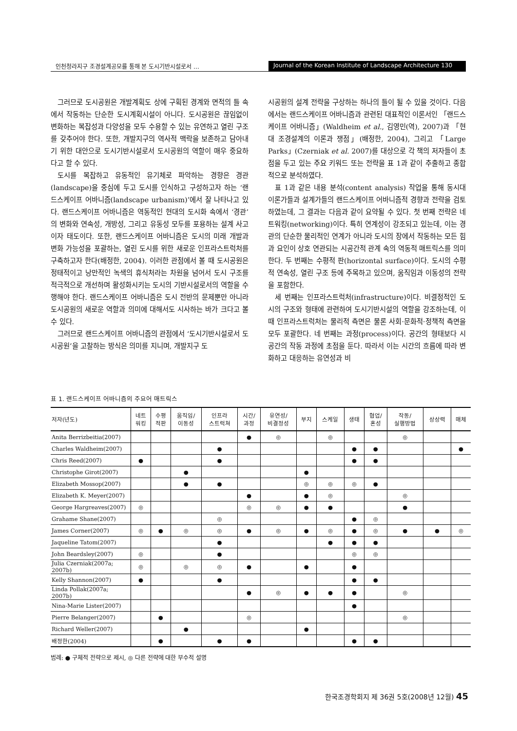인천청라지구 조경설계공모를 통해 본 도시기반시설로서 …
Journal of the Korean Institute of Landscape Architecture 130
그러므로 도시공원은 개발계획도 상에 구획된 경계와 면적의 틀 속에서 작동하는 단순한 도시계획시설이 아니다. 도시공원은 끊임없이 변화하는 복잡성과 다양성을 모두 수용할 수 있는 유연하고 열린 구조를 갖추어야 한다. 또한, 개발지구의 역사적 맥락을 보존하고 담아내기 위한 대안으로 도시기반시설로서 도시공원의 역할이 매우 중요하다고 할 수 있다.
도시를 복잡하고 유동적인 유기체로 파악하는 경향은 경관(landscape)을 중심에 두고 도시를 인식하고 구성하고자 하는 ‘랜드스케이프 어바니즘(landscape urbanism)’에서 잘 나타나고 있다. 랜드스케이프 어바니즘은 역동적인 현대의 도시화 속에서 ‘경관’의 변화와 연속성, 개방성, 그리고 유동성 모두를 포용하는 설계 사고이자 태도이다. 또한, 랜드스케이프 어바니즘은 도시의 미래 개발과 변화 가능성을 포괄하는, 열린 도시를 위한 새로운 인프라스트럭처를 구축하고자 한다(배정한, 2004). 이러한 관점에서 볼 때 도시공원은 정태적이고 낭만적인 녹색의 휴식처라는 차원을 넘어서 도시 구조를 적극적으로 개선하며 활성화시키는 도시의 기반시설로서의 역할을 수행해야 한다. 랜드스케이프 어바니즘은 도시 전반의 문제뿐만 아니라 도시공원의 새로운 역할과 의미에 대해서도 시사하는 바가 크다고 볼 수 있다.
그러므로 랜드스케이프 어바니즘의 관점에서 ‘도시기반시설로서 도시공원’을 고찰하는 방식은 의미를 지니며, 개발지구 도
시공원의 설계 전략을 구상하는 하나의 틀이 될 수 있을 것이다. 다음에서는 랜드스케이프 어바니즘과 관련된 대표적인 이론서인 「랜드스케이프 어바니즘」(Waldheim et al., 김영민(역), 2007)과 「현대 조경설계의 이론과 쟁점」(배정한, 2004), 그리고 「Large Parks」(Czerniak et al. 2007)를 대상으로 각 책의 저자들이 초점을 두고 있는 주요 키워드 또는 전략을 표 1과 같이 추출하고 종합적으로 분석하였다.
표 1과 같은 내용 분석(content analysis) 작업을 통해 동시대 이론가들과 설계가들의 랜드스케이프 어바니즘적 경향과 전략을 검토하였는데, 그 결과는 다음과 같이 요약될 수 있다. 첫 번째 전략은 네트워킹(networking)이다. 특히 연계성이 강조되고 있는데, 이는 경관의 단순한 물리적인 연계가 아니라 도시의 장에서 작동하는 모든 힘과 요인이 상호 연관되는 시공간적 관계 속의 역동적 매트릭스를 의미한다. 두 번째는 수평적 판(horizontal surface)이다. 도시의 수평적 연속성, 열린 구조 등에 주목하고 있으며, 움직임과 이동성의 전략을 포함한다.
세 번째는 인프라스트럭처(infrastructure)이다. 비결정적인 도시의 구조와 형태에 관련하여 도시기반시설의 역할을 강조하는데, 이 때 인프라스트럭처는 물리적 측면은 물론 사회·문화적·정책적 측면을 모두 포괄한다. 네 번째는 과정(process)이다. 공간의 형태보다 시공간의 작동 과정에 초점을 둔다. 따라서 이는 시간의 흐름에 따라 변화하고 대응하는 유연성과 비
표 1. 랜드스케이프 어바니즘의 주요어 매트릭스
| 저자(년도) | 네트 워킹 | 수평 적판 | 움직임/ 이동성 | 인프라 스트럭쳐 | 시간/ 과정 | 유연성/ 비결정성 | 부지 | 스케일 | 생태 | 협업/ 혼성 | 작동/ 실행방법 | 상상력 | 매체 |
| --- | --- | --- | --- | --- | --- | --- | --- | --- | --- | --- | --- | --- | --- |
| Anita Berrizbeitia(2007) | | | | | ● | ◎ | | ◎ | | | ◎ | | |
| Charles Waldheim(2007) | | | | ● | | | | | ● | ● | | | ● |
| Chris Reed(2007) | ● | | | ● | | | | | ● | ● | | | |
| Christophe Girot(2007) | | | ● | | | | ● | | | | | | |
| Elizabeth Mossop(2007) | | | ● | ● | | | ◎ | ◎ | ◎ | ● | | | |
| Elizabeth K. Meyer(2007) | | | | | ● | | ● | ◎ | | | ◎ | | |
| George Hargreaves(2007) | ◎ | | | | ◎ | ◎ | ● | ● | | | ● | | |
| Grahame Shane(2007) | | | | ◎ | | | | | ● | ◎ | | | |
| James Corner(2007) | ◎ | ● | ◎ | ◎ | ● | ◎ | ● | ◎ | ● | ◎ | ● | ● | ◎ |
| Jaqueline Tatom(2007) | | | | ● | | | | ● | ● | ● | | | |
| John Beardsley(2007) | ◎ | | | ● | | | | | ◎ | ◎ | | | |
| Julia Czerniak(2007a; 2007b) | ◎ | | ◎ | ◎ | ● | | ● | | ● | | | | |
| Kelly Shannon(2007) | ● | | | ● | | | | | ● | ● | | | |
| Linda Pollak(2007a; 2007b) | | | | | ● | ◎ | ● | ● | ● | | ◎ | | |
| Nina-Marie Lister(2007) | | | | | | | | | ● | | | | |
| Pierre Belanger(2007) | | ● | | | ◎ | | | | | | ◎ | | |
| Richard Weller(2007) | | | ● | | | | ● | | | | | | |
| 배정한(2004) | | ● | | ● | ● | | | | ● | ● | | | |
범례: ● 구체적 전략으로 제시, ◎ 다른 전략에 대한 부수적 설명
한국조경학회지 제 36권 5호(2008년 12월) 45